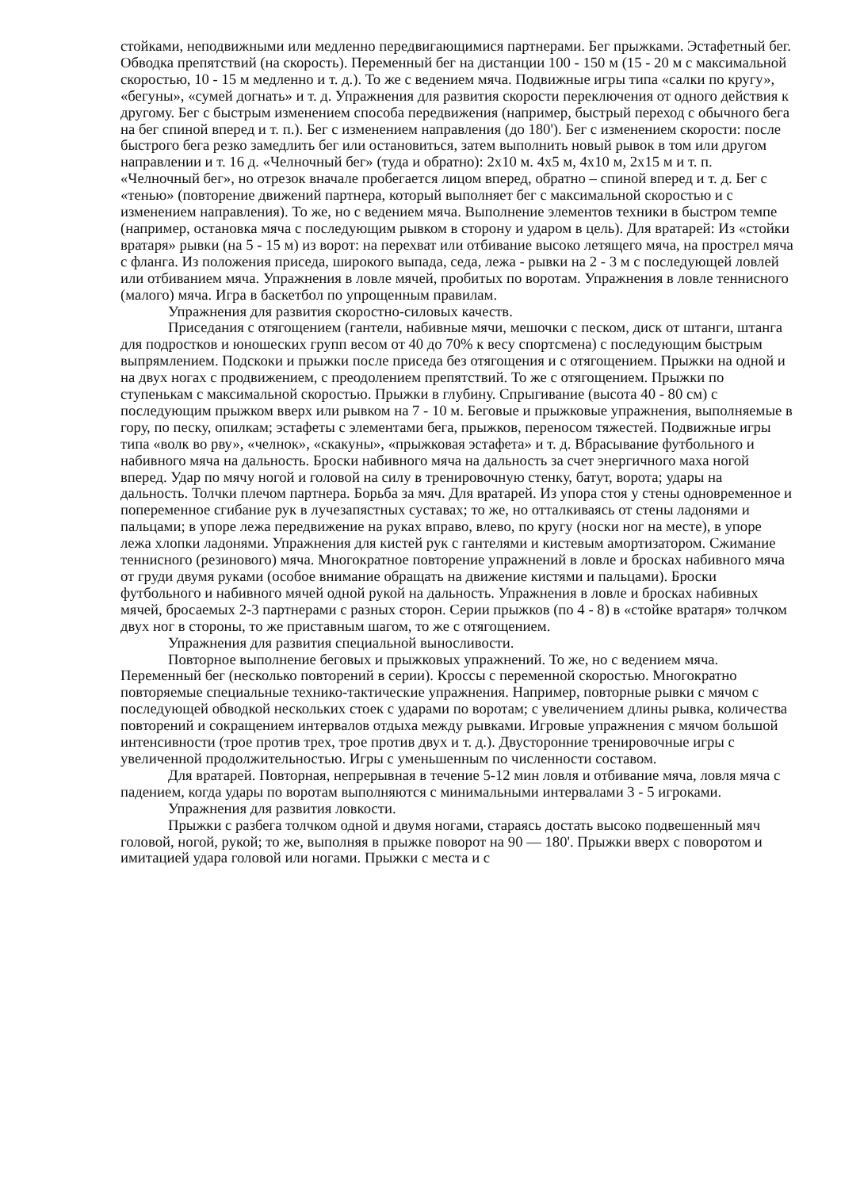стойками, неподвижными или медленно передвигающимися партнерами. Бег прыжками. Эстафетный бег. Обводка препятствий (на скорость). Переменный бег на дистанции 100 - 150 м (15 - 20 м с максимальной скоростью, 10 - 15 м медленно и т. д.). То же с ведением мяча. Подвижные игры типа «салки по кругу», «бегуны», «сумей догнать» и т. д. Упражнения для развития скорости переключения от одного действия к другому. Бег с быстрым изменением способа передвижения (например, быстрый переход с обычного бега на бег спиной вперед и т. п.). Бег с изменением направления (до 180'). Бег с изменением скорости: после быстрого бега резко замедлить бег или остановиться, затем выполнить новый рывок в том или другом направлении и т. 16 д. «Челночный бег» (туда и обратно): 2x10 м. 4x5 м, 4x10 м, 2x15 м и т. п. «Челночный бег», но отрезок вначале пробегается лицом вперед, обратно – спиной вперед и т. д. Бег с «тенью» (повторение движений партнера, который выполняет бег с максимальной скоростью и с изменением направления). То же, но с ведением мяча. Выполнение элементов техники в быстром темпе (например, остановка мяча с последующим рывком в сторону и ударом в цель). Для вратарей: Из «стойки вратаря» рывки (на 5 - 15 м) из ворот: на перехват или отбивание высоко летящего мяча, на прострел мяча с фланга. Из положения приседа, широкого выпада, седа, лежа - рывки на 2 - 3 м с последующей ловлей или отбиванием мяча. Упражнения в ловле мячей, пробитых по воротам. Упражнения в ловле теннисного (малого) мяча. Игра в баскетбол по упрощенным правилам.
Упражнения для развития скоростно-силовых качеств.
Приседания с отягощением (гантели, набивные мячи, мешочки с песком, диск от штанги, штанга для подростков и юношеских групп весом от 40 до 70% к весу спортсмена) с последующим быстрым выпрямлением. Подскоки и прыжки после приседа без отягощения и с отягощением. Прыжки на одной и на двух ногах с продвижением, с преодолением препятствий. То же с отягощением. Прыжки по ступенькам с максимальной скоростью. Прыжки в глубину. Спрыгивание (высота 40 - 80 см) с последующим прыжком вверх или рывком на 7 - 10 м. Беговые и прыжковые упражнения, выполняемые в гору, по песку, опилкам; эстафеты с элементами бега, прыжков, переносом тяжестей. Подвижные игры типа «волк во рву», «челнок», «скакуны», «прыжковая эстафета» и т. д. Вбрасывание футбольного и набивного мяча на дальность. Броски набивного мяча на дальность за счет энергичного маха ногой вперед. Удар по мячу ногой и головой на силу в тренировочную стенку, батут, ворота; удары на дальность. Толчки плечом партнера. Борьба за мяч. Для вратарей. Из упора стоя у стены одновременное и попеременное сгибание рук в лучезапястных суставах; то же, но отталкиваясь от стены ладонями и пальцами; в упоре лежа передвижение на руках вправо, влево, по кругу (носки ног на месте), в упоре лежа хлопки ладонями. Упражнения для кистей рук с гантелями и кистевым амортизатором. Сжимание теннисного (резинового) мяча. Многократное повторение упражнений в ловле и бросках набивного мяча от груди двумя руками (особое внимание обращать на движение кистями и пальцами). Броски футбольного и набивного мячей одной рукой на дальность. Упражнения в ловле и бросках набивных мячей, бросаемых 2-3 партнерами с разных сторон. Серии прыжков (по 4 - 8) в «стойке вратаря» толчком двух ног в стороны, то же приставным шагом, то же с отягощением.
Упражнения для развития специальной выносливости.
Повторное выполнение беговых и прыжковых упражнений. То же, но с ведением мяча. Переменный бег (несколько повторений в серии). Кроссы с переменной скоростью. Многократно повторяемые специальные технико-тактические упражнения. Например, повторные рывки с мячом с последующей обводкой нескольких стоек с ударами по воротам; с увеличением длины рывка, количества повторений и сокращением интервалов отдыха между рывками. Игровые упражнения с мячом большой интенсивности (трое против трех, трое против двух и т. д.). Двусторонние тренировочные игры с увеличенной продолжительностью. Игры с уменьшенным по численности составом.
Для вратарей. Повторная, непрерывная в течение 5-12 мин ловля и отбивание мяча, ловля мяча с падением, когда удары по воротам выполняются с минимальными интервалами 3 - 5 игроками.
Упражнения для развития ловкости.
Прыжки с разбега толчком одной и двумя ногами, стараясь достать высоко подвешенный мяч головой, ногой, рукой; то же, выполняя в прыжке поворот на 90 — 180'. Прыжки вверх с поворотом и имитацией удара головой или ногами. Прыжки с места и с